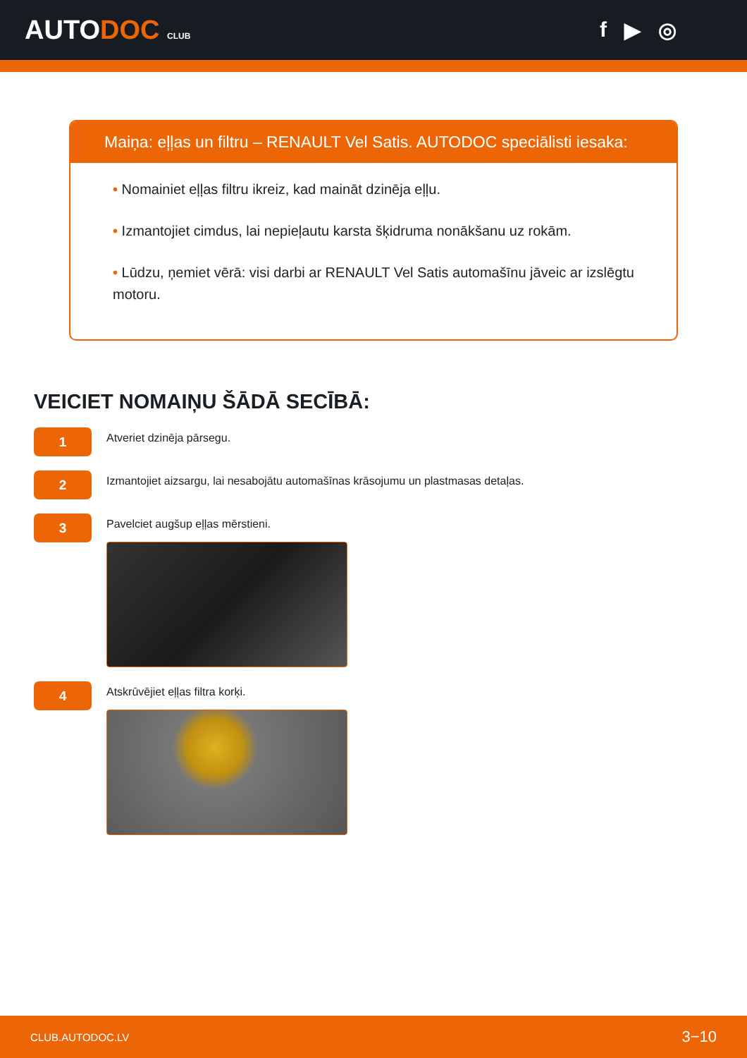AUTODOC CLUB
f ▶ ◎
Maiņa: eļļas un filtru – RENAULT Vel Satis. AUTODOC speciālisti iesaka:
• Nomainiet eļļas filtru ikreiz, kad maināt dzinēja eļļu.
• Izmantojiet cimdus, lai nepieļautu karsta šķidruma nonākšanu uz rokām.
• Lūdzu, ņemiet vērā: visi darbi ar RENAULT Vel Satis automašīnu jāveic ar izslēgtu motoru.
VEICIET NOMAIŅU ŠĀDĀ SECĪBĀ:
1
Atveriet dzinēja pārsegu.
2
Izmantojiet aizsargu, lai nesabojātu automašīnas krāsojumu un plastmasas detaļas.
3
Pavelciet augšup eļļas mērstieni.
4
Atskrūvējiet eļļas filtra korķi.
CLUB.AUTODOC.LV 3−10